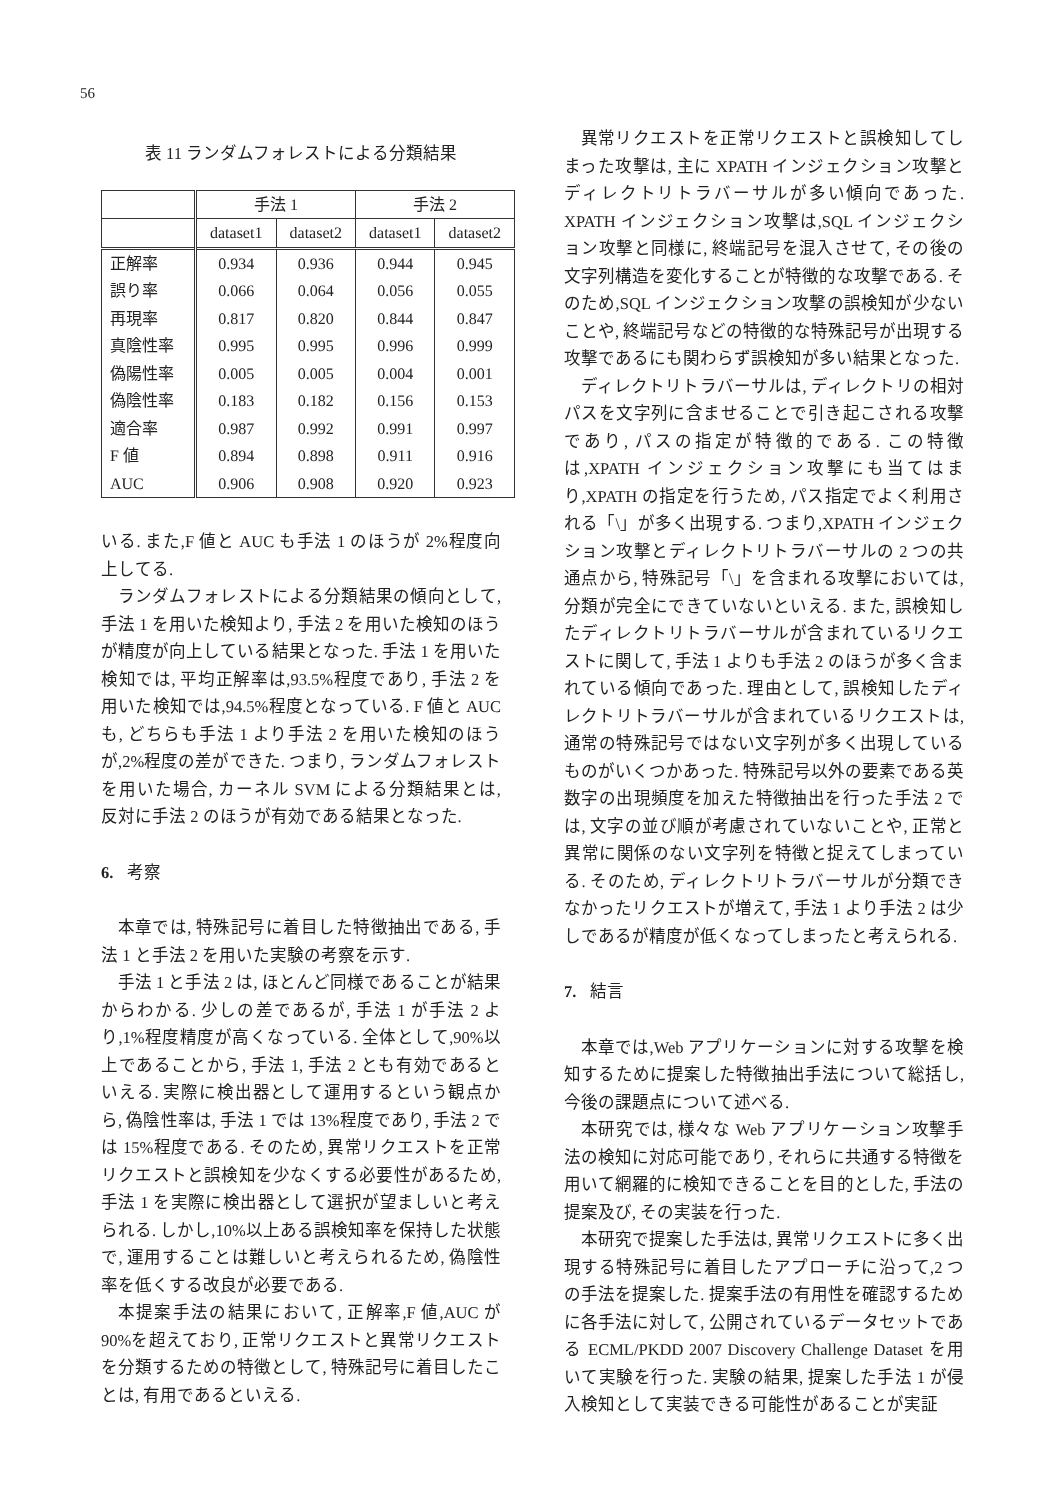56
表 11 ランダムフォレストによる分類結果
| | 手法 1 | | 手法 2 | |
| --- | --- | --- | --- | --- |
| | dataset1 | dataset2 | dataset1 | dataset2 |
| 正解率 | 0.934 | 0.936 | 0.944 | 0.945 |
| 誤り率 | 0.066 | 0.064 | 0.056 | 0.055 |
| 再現率 | 0.817 | 0.820 | 0.844 | 0.847 |
| 真陰性率 | 0.995 | 0.995 | 0.996 | 0.999 |
| 偽陽性率 | 0.005 | 0.005 | 0.004 | 0.001 |
| 偽陰性率 | 0.183 | 0.182 | 0.156 | 0.153 |
| 適合率 | 0.987 | 0.992 | 0.991 | 0.997 |
| F 値 | 0.894 | 0.898 | 0.911 | 0.916 |
| AUC | 0.906 | 0.908 | 0.920 | 0.923 |
いる. また,F 値と AUC も手法 1 のほうが 2%程度向上してる.
ランダムフォレストによる分類結果の傾向として, 手法 1 を用いた検知より, 手法 2 を用いた検知のほうが精度が向上している結果となった. 手法 1 を用いた検知では, 平均正解率は,93.5%程度であり, 手法 2 を用いた検知では,94.5%程度となっている. F 値と AUC も, どちらも手法 1 より手法 2 を用いた検知のほうが,2%程度の差ができた. つまり, ランダムフォレストを用いた場合, カーネル SVM による分類結果とは, 反対に手法 2 のほうが有効である結果となった.
6. 考察
本章では, 特殊記号に着目した特徴抽出である, 手法 1 と手法 2 を用いた実験の考察を示す.
手法 1 と手法 2 は, ほとんど同様であることが結果からわかる. 少しの差であるが, 手法 1 が手法 2 より,1%程度精度が高くなっている. 全体として,90%以上であることから, 手法 1, 手法 2 とも有効であるといえる. 実際に検出器として運用するという観点から, 偽陰性率は, 手法 1 では 13%程度であり, 手法 2 では 15%程度である. そのため, 異常リクエストを正常リクエストと誤検知を少なくする必要性があるため, 手法 1 を実際に検出器として選択が望ましいと考えられる. しかし,10%以上ある誤検知率を保持した状態で, 運用することは難しいと考えられるため, 偽陰性率を低くする改良が必要である.
本提案手法の結果において, 正解率,F 値,AUC が 90%を超えており, 正常リクエストと異常リクエストを分類するための特徴として, 特殊記号に着目したことは, 有用であるといえる.
異常リクエストを正常リクエストと誤検知してしまった攻撃は, 主に XPATH インジェクション攻撃とディレクトリトラバーサルが多い傾向であった. XPATH インジェクション攻撃は,SQL インジェクション攻撃と同様に, 終端記号を混入させて, その後の文字列構造を変化することが特徴的な攻撃である. そのため,SQL インジェクション攻撃の誤検知が少ないことや, 終端記号などの特徴的な特殊記号が出現する攻撃であるにも関わらず誤検知が多い結果となった.
ディレクトリトラバーサルは, ディレクトリの相対パスを文字列に含ませることで引き起こされる攻撃であり, パスの指定が特徴的である. この特徴は,XPATH インジェクション攻撃にも当てはまり,XPATH の指定を行うため, パス指定でよく利用される「\」が多く出現する. つまり,XPATH インジェクション攻撃とディレクトリトラバーサルの 2 つの共通点から, 特殊記号「\」を含まれる攻撃においては, 分類が完全にできていないといえる. また, 誤検知したディレクトリトラバーサルが含まれているリクエストに関して, 手法 1 よりも手法 2 のほうが多く含まれている傾向であった. 理由として, 誤検知したディレクトリトラバーサルが含まれているリクエストは, 通常の特殊記号ではない文字列が多く出現しているものがいくつかあった. 特殊記号以外の要素である英数字の出現頻度を加えた特徴抽出を行った手法 2 では, 文字の並び順が考慮されていないことや, 正常と異常に関係のない文字列を特徴と捉えてしまっている. そのため, ディレクトリトラバーサルが分類できなかったリクエストが増えて, 手法 1 より手法 2 は少しであるが精度が低くなってしまったと考えられる.
7. 結言
本章では,Web アプリケーションに対する攻撃を検知するために提案した特徴抽出手法について総括し, 今後の課題点について述べる.
本研究では, 様々な Web アプリケーション攻撃手法の検知に対応可能であり, それらに共通する特徴を用いて網羅的に検知できることを目的とした, 手法の提案及び, その実装を行った.
本研究で提案した手法は, 異常リクエストに多く出現する特殊記号に着目したアプローチに沿って,2 つの手法を提案した. 提案手法の有用性を確認するために各手法に対して, 公開されているデータセットである ECML/PKDD 2007 Discovery Challenge Dataset を用いて実験を行った. 実験の結果, 提案した手法 1 が侵入検知として実装できる可能性があることが実証